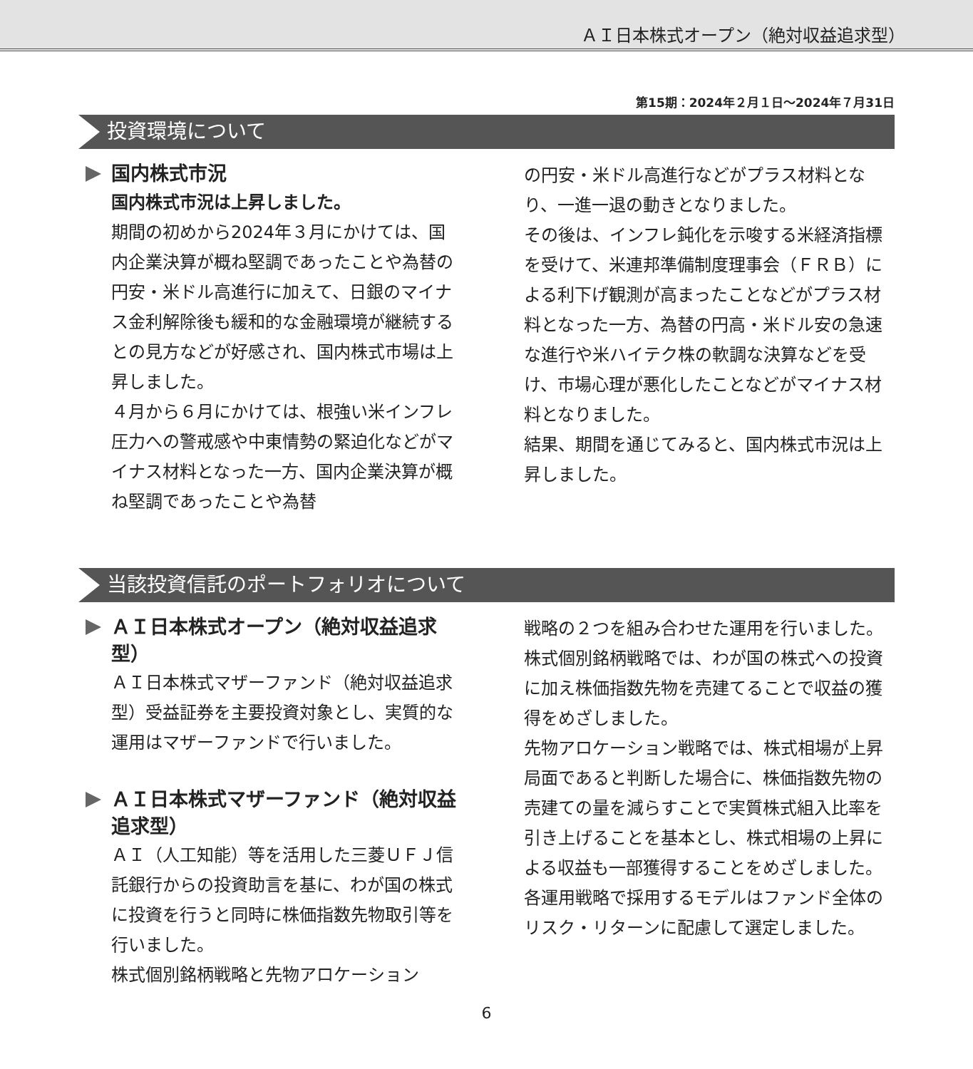ＡＩ日本株式オープン（絶対収益追求型）
第15期：2024年２月１日～2024年７月31日
投資環境について
国内株式市況
国内株式市況は上昇しました。
期間の初めから2024年３月にかけては、国内企業決算が概ね堅調であったことや為替の円安・米ドル高進行に加えて、日銀のマイナス金利解除後も緩和的な金融環境が継続するとの見方などが好感され、国内株式市場は上昇しました。
４月から６月にかけては、根強い米インフレ圧力への警戒感や中東情勢の緊迫化などがマイナス材料となった一方、国内企業決算が概ね堅調であったことや為替
の円安・米ドル高進行などがプラス材料となり、一進一退の動きとなりました。
その後は、インフレ鈍化を示唆する米経済指標を受けて、米連邦準備制度理事会（ＦＲＢ）による利下げ観測が高まったことなどがプラス材料となった一方、為替の円高・米ドル安の急速な進行や米ハイテク株の軟調な決算などを受け、市場心理が悪化したことなどがマイナス材料となりました。
結果、期間を通じてみると、国内株式市況は上昇しました。
当該投資信託のポートフォリオについて
ＡＩ日本株式オープン（絶対収益追求型）
ＡＩ日本株式マザーファンド（絶対収益追求型）受益証券を主要投資対象とし、実質的な運用はマザーファンドで行いました。
ＡＩ日本株式マザーファンド（絶対収益追求型）
ＡＩ（人工知能）等を活用した三菱ＵＦＪ信託銀行からの投資助言を基に、わが国の株式に投資を行うと同時に株価指数先物取引等を行いました。
株式個別銘柄戦略と先物アロケーション
戦略の２つを組み合わせた運用を行いました。
株式個別銘柄戦略では、わが国の株式への投資に加え株価指数先物を売建てることで収益の獲得をめざしました。
先物アロケーション戦略では、株式相場が上昇局面であると判断した場合に、株価指数先物の売建ての量を減らすことで実質株式組入比率を引き上げることを基本とし、株式相場の上昇による収益も一部獲得することをめざしました。
各運用戦略で採用するモデルはファンド全体のリスク・リターンに配慮して選定しました。
6